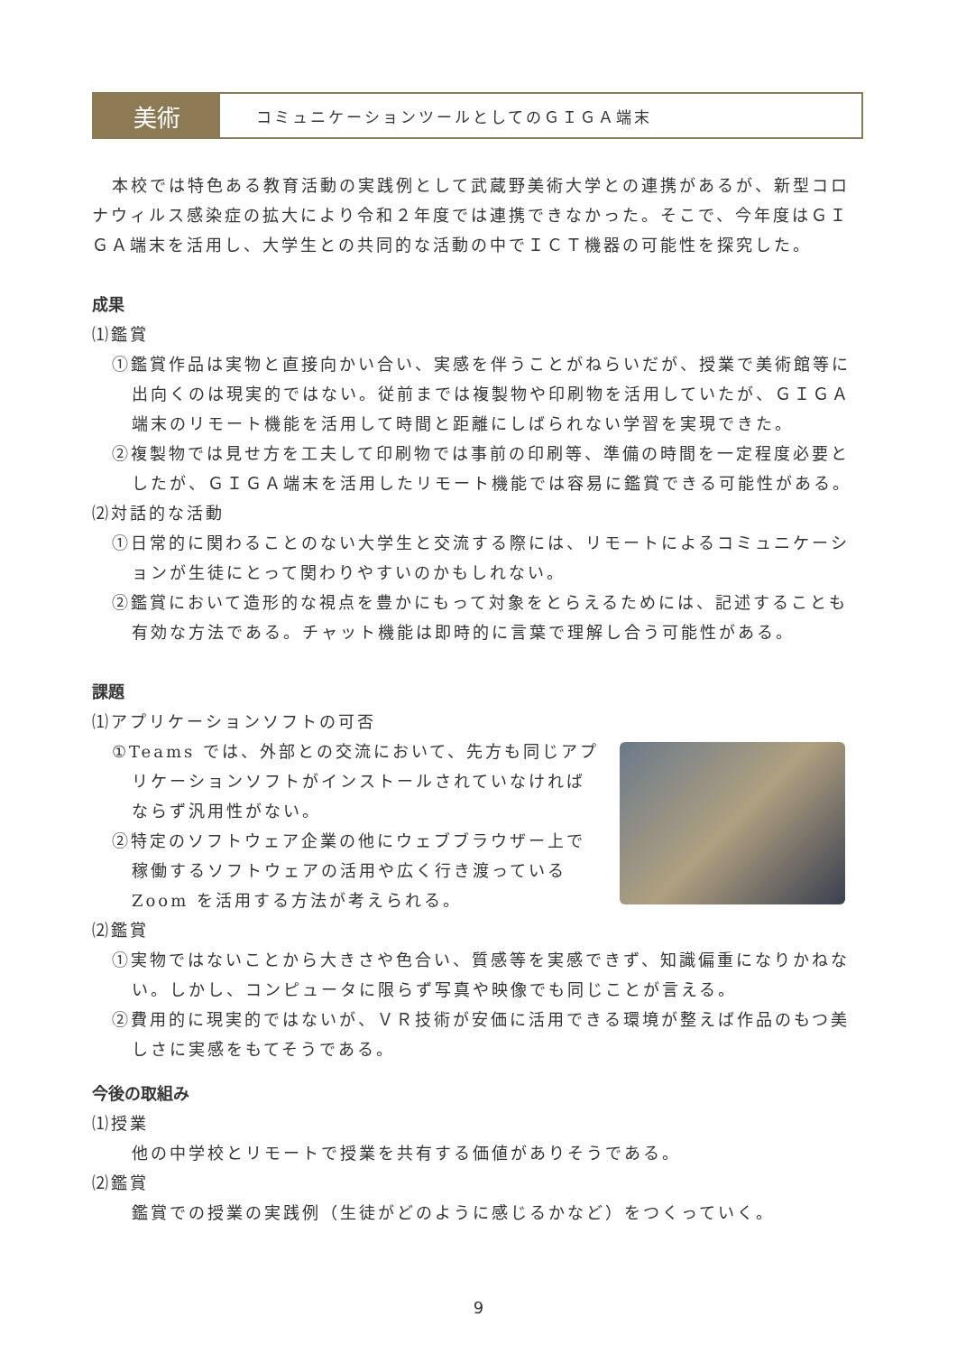美術
コミュニケーションツールとしてのＧＩＧＡ端末
本校では特色ある教育活動の実践例として武蔵野美術大学との連携があるが、新型コロナウィルス感染症の拡大により令和２年度では連携できなかった。そこで、今年度はＧＩＧＡ端末を活用し、大学生との共同的な活動の中でＩＣＴ機器の可能性を探究した。
成果
⑴鑑賞
①鑑賞作品は実物と直接向かい合い、実感を伴うことがねらいだが、授業で美術館等に出向くのは現実的ではない。従前までは複製物や印刷物を活用していたが、ＧＩＧＡ端末のリモート機能を活用して時間と距離にしばられない学習を実現できた。
②複製物では見せ方を工夫して印刷物では事前の印刷等、準備の時間を一定程度必要としたが、ＧＩＧＡ端末を活用したリモート機能では容易に鑑賞できる可能性がある。
⑵対話的な活動
①日常的に関わることのない大学生と交流する際には、リモートによるコミュニケーションが生徒にとって関わりやすいのかもしれない。
②鑑賞において造形的な視点を豊かにもって対象をとらえるためには、記述することも有効な方法である。チャット機能は即時的に言葉で理解し合う可能性がある。
課題
⑴アプリケーションソフトの可否
①Teams では、外部との交流において、先方も同じアプリケーションソフトがインストールされていなければならず汎用性がない。
②特定のソフトウェア企業の他にウェブブラウザー上で稼働するソフトウェアの活用や広く行き渡っているZoom を活用する方法が考えられる。
⑵鑑賞
①実物ではないことから大きさや色合い、質感等を実感できず、知識偏重になりかねない。しかし、コンピュータに限らず写真や映像でも同じことが言える。
②費用的に現実的ではないが、ＶＲ技術が安価に活用できる環境が整えば作品のもつ美しさに実感をもてそうである。
今後の取組み
⑴授業
他の中学校とリモートで授業を共有する価値がありそうである。
⑵鑑賞
鑑賞での授業の実践例（生徒がどのように感じるかなど）をつくっていく。
9